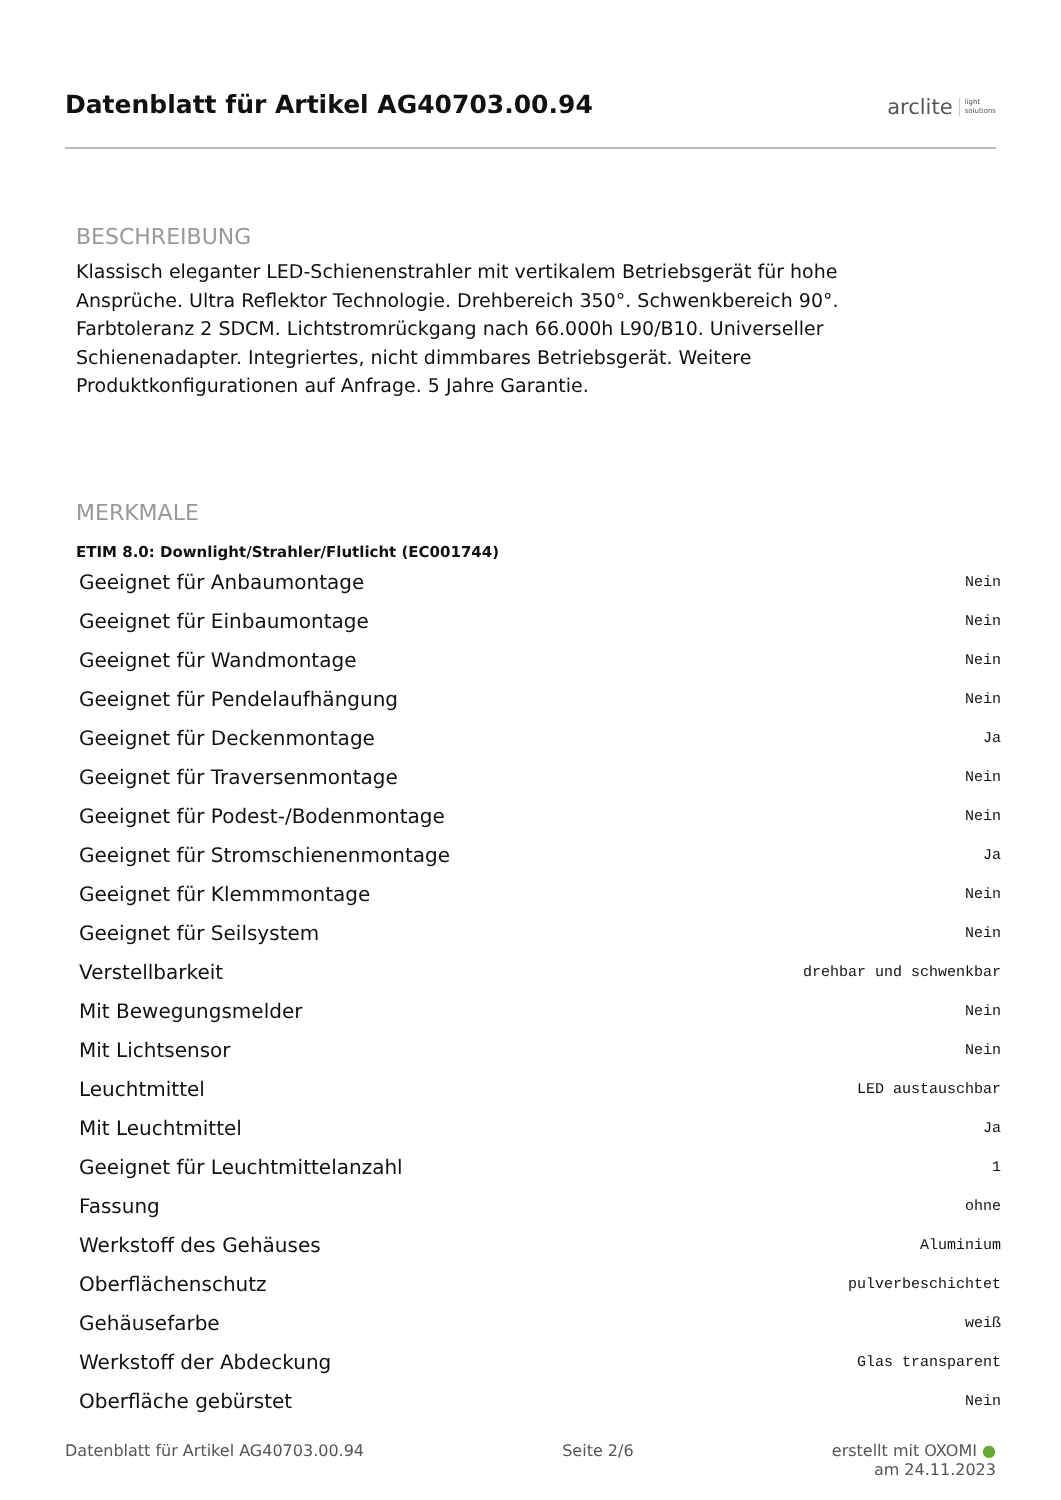Datenblatt für Artikel AG40703.00.94
arclite light
solutions
BESCHREIBUNG
Klassisch eleganter LED-Schienenstrahler mit vertikalem Betriebsgerät für hohe Ansprüche. Ultra Reflektor Technologie. Drehbereich 350°. Schwenkbereich 90°. Farbtoleranz 2 SDCM. Lichtstromrückgang nach 66.000h L90/B10. Universeller Schienenadapter. Integriertes, nicht dimmbares Betriebsgerät. Weitere Produktkonfigurationen auf Anfrage. 5 Jahre Garantie.
MERKMALE
ETIM 8.0: Downlight/Strahler/Flutlicht (EC001744)
| Geeignet für Anbaumontage | Nein |
| Geeignet für Einbaumontage | Nein |
| Geeignet für Wandmontage | Nein |
| Geeignet für Pendelaufhängung | Nein |
| Geeignet für Deckenmontage | Ja |
| Geeignet für Traversenmontage | Nein |
| Geeignet für Podest-/Bodenmontage | Nein |
| Geeignet für Stromschienenmontage | Ja |
| Geeignet für Klemmmontage | Nein |
| Geeignet für Seilsystem | Nein |
| Verstellbarkeit | drehbar und schwenkbar |
| Mit Bewegungsmelder | Nein |
| Mit Lichtsensor | Nein |
| Leuchtmittel | LED austauschbar |
| Mit Leuchtmittel | Ja |
| Geeignet für Leuchtmittelanzahl | 1 |
| Fassung | ohne |
| Werkstoff des Gehäuses | Aluminium |
| Oberflächenschutz | pulverbeschichtet |
| Gehäusefarbe | weiß |
| Werkstoff der Abdeckung | Glas transparent |
| Oberfläche gebürstet | Nein |
Datenblatt für Artikel AG40703.00.94 Seite 2/6 erstellt mit OXOMI ●
am 24.11.2023